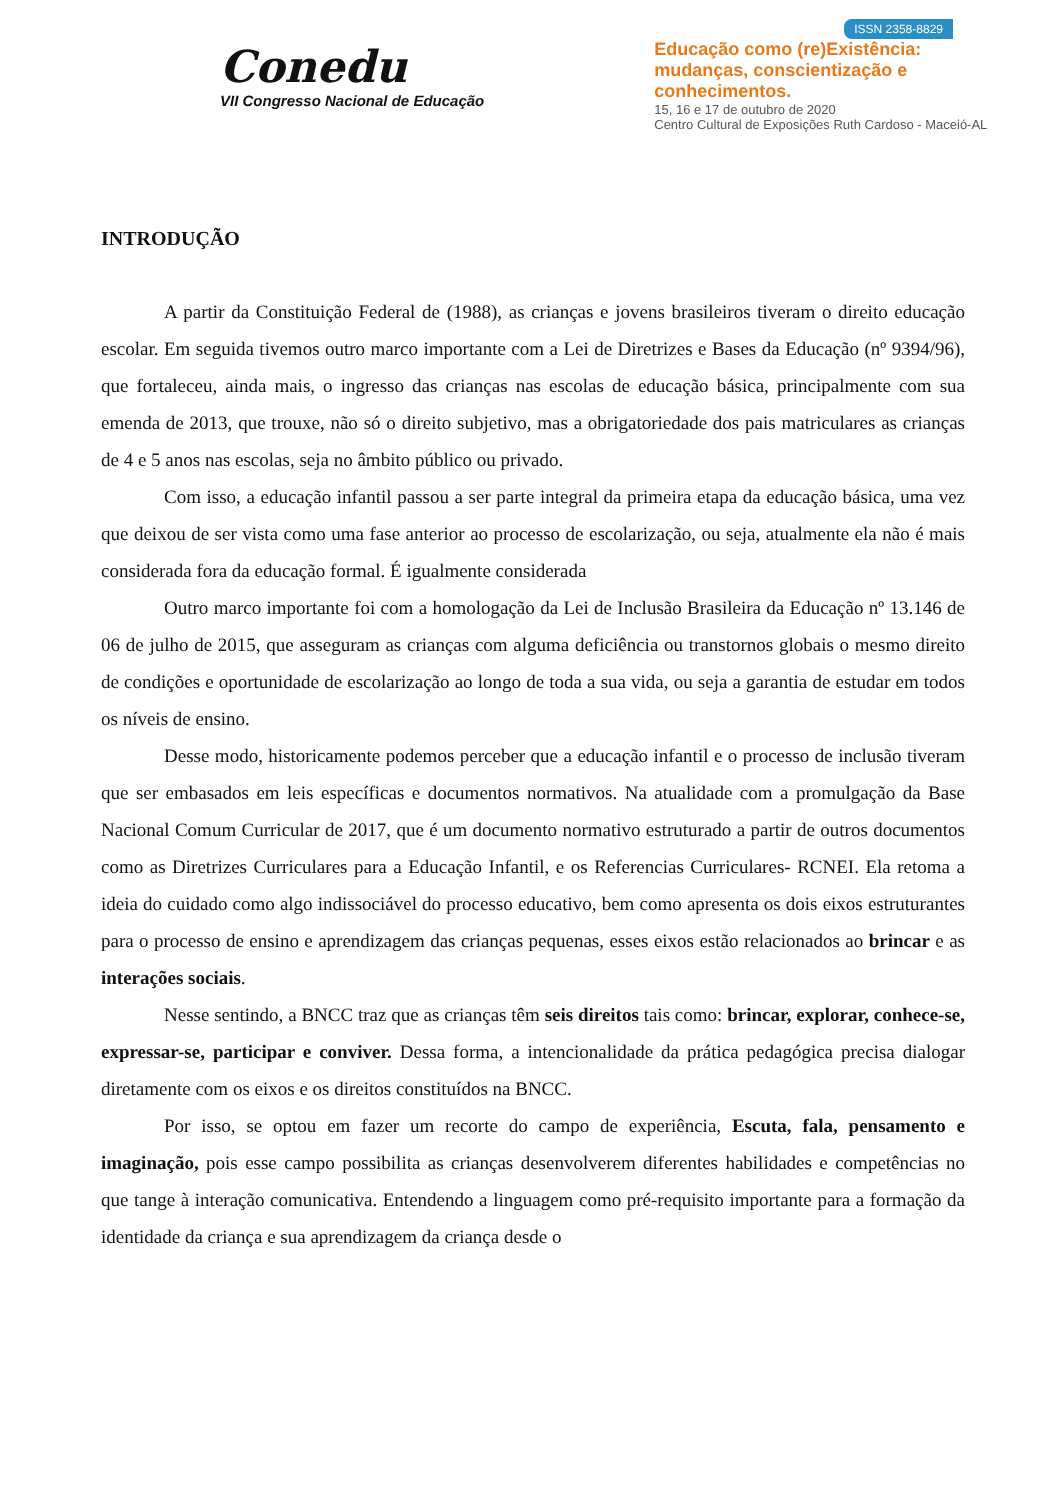Conedu
VII Congresso Nacional de Educação
ISSN 2358-8829
Educação como (re)Existência:
mudanças, conscientização e
conhecimentos.
15, 16 e 17 de outubro de 2020
Centro Cultural de Exposições Ruth Cardoso - Maceió-AL
INTRODUÇÃO
A partir da Constituição Federal de (1988), as crianças e jovens brasileiros tiveram o direito educação escolar. Em seguida tivemos outro marco importante com a Lei de Diretrizes e Bases da Educação (nº 9394/96), que fortaleceu, ainda mais, o ingresso das crianças nas escolas de educação básica, principalmente com sua emenda de 2013, que trouxe, não só o direito subjetivo, mas a obrigatoriedade dos pais matriculares as crianças de 4 e 5 anos nas escolas, seja no âmbito público ou privado.
Com isso, a educação infantil passou a ser parte integral da primeira etapa da educação básica, uma vez que deixou de ser vista como uma fase anterior ao processo de escolarização, ou seja, atualmente ela não é mais considerada fora da educação formal. É igualmente considerada
Outro marco importante foi com a homologação da Lei de Inclusão Brasileira da Educação nº 13.146 de 06 de julho de 2015, que asseguram as crianças com alguma deficiência ou transtornos globais o mesmo direito de condições e oportunidade de escolarização ao longo de toda a sua vida, ou seja a garantia de estudar em todos os níveis de ensino.
Desse modo, historicamente podemos perceber que a educação infantil e o processo de inclusão tiveram que ser embasados em leis específicas e documentos normativos. Na atualidade com a promulgação da Base Nacional Comum Curricular de 2017, que é um documento normativo estruturado a partir de outros documentos como as Diretrizes Curriculares para a Educação Infantil, e os Referencias Curriculares- RCNEI. Ela retoma a ideia do cuidado como algo indissociável do processo educativo, bem como apresenta os dois eixos estruturantes para o processo de ensino e aprendizagem das crianças pequenas, esses eixos estão relacionados ao brincar e as interações sociais.
Nesse sentindo, a BNCC traz que as crianças têm seis direitos tais como: brincar, explorar, conhece-se, expressar-se, participar e conviver. Dessa forma, a intencionalidade da prática pedagógica precisa dialogar diretamente com os eixos e os direitos constituídos na BNCC.
Por isso, se optou em fazer um recorte do campo de experiência, Escuta, fala, pensamento e imaginação, pois esse campo possibilita as crianças desenvolverem diferentes habilidades e competências no que tange à interação comunicativa. Entendendo a linguagem como pré-requisito importante para a formação da identidade da criança e sua aprendizagem da criança desde o